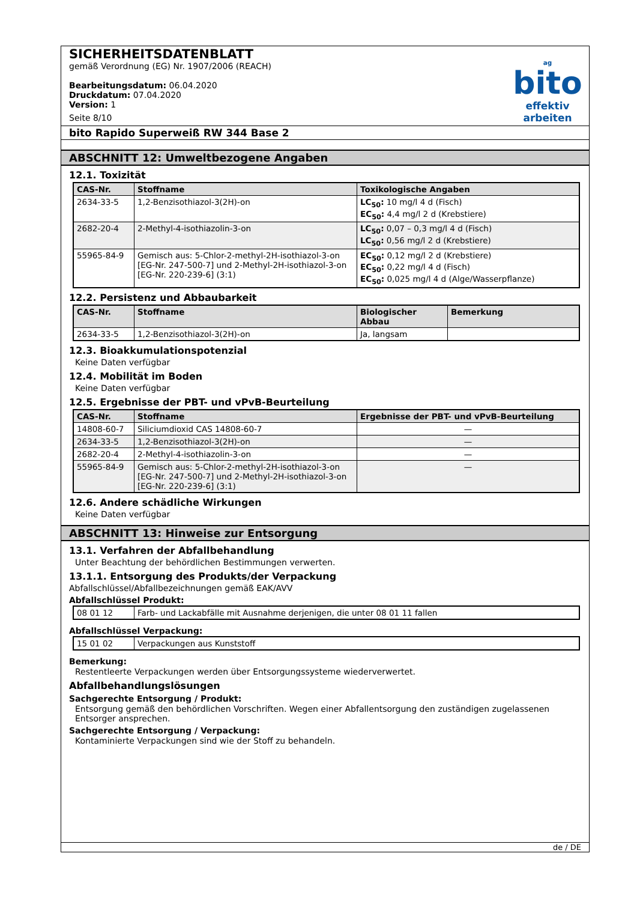SICHERHEITSDATENBLATT
gemäß Verordnung (EG) Nr. 1907/2006 (REACH)
Bearbeitungsdatum: 06.04.2020
Druckdatum: 07.04.2020
Version: 1
Seite 8/10
ag
bito
effektiv arbeiten
bito Rapido Superweiß RW 344 Base 2
ABSCHNITT 12: Umweltbezogene Angaben
12.1. Toxizität
| CAS-Nr. | Stoffname | Toxikologische Angaben |
| --- | --- | --- |
| 2634-33-5 | 1,2-Benzisothiazol-3(2H)-on | LC<sub>50</sub>: 10 mg/l 4 d (Fisch) EC<sub>50</sub>: 4,4 mg/l 2 d (Krebstiere) |
| 2682-20-4 | 2-Methyl-4-isothiazolin-3-on | LC<sub>50</sub>: 0,07 – 0,3 mg/l 4 d (Fisch) LC<sub>50</sub>: 0,56 mg/l 2 d (Krebstiere) |
| 55965-84-9 | Gemisch aus: 5-Chlor-2-methyl-2H-isothiazol-3-on [EG-Nr. 247-500-7] und 2-Methyl-2H-isothiazol-3-on [EG-Nr. 220-239-6] (3:1) | EC<sub>50</sub>: 0,12 mg/l 2 d (Krebstiere) EC<sub>50</sub>: 0,22 mg/l 4 d (Fisch) EC<sub>50</sub>: 0,025 mg/l 4 d (Alge/Wasserpflanze) |
12.2. Persistenz und Abbaubarkeit
| CAS-Nr. | Stoffname | Biologischer Abbau | Bemerkung |
| --- | --- | --- | --- |
| 2634-33-5 | 1,2-Benzisothiazol-3(2H)-on | Ja, langsam | |
12.3. Bioakkumulationspotenzial
Keine Daten verfügbar
12.4. Mobilität im Boden
Keine Daten verfügbar
12.5. Ergebnisse der PBT- und vPvB-Beurteilung
| CAS-Nr. | Stoffname | Ergebnisse der PBT- und vPvB-Beurteilung |
| --- | --- | --- |
| 14808-60-7 | Siliciumdioxid CAS 14808-60-7 | — |
| 2634-33-5 | 1,2-Benzisothiazol-3(2H)-on | — |
| 2682-20-4 | 2-Methyl-4-isothiazolin-3-on | — |
| 55965-84-9 | Gemisch aus: 5-Chlor-2-methyl-2H-isothiazol-3-on [EG-Nr. 247-500-7] und 2-Methyl-2H-isothiazol-3-on [EG-Nr. 220-239-6] (3:1) | — |
12.6. Andere schädliche Wirkungen
Keine Daten verfügbar
ABSCHNITT 13: Hinweise zur Entsorgung
13.1. Verfahren der Abfallbehandlung
Unter Beachtung der behördlichen Bestimmungen verwerten.
13.1.1. Entsorgung des Produkts/der Verpackung
Abfallschlüssel/Abfallbezeichnungen gemäß EAK/AVV
Abfallschlüssel Produkt:
| 08 01 12 | Farb- und Lackabfälle mit Ausnahme derjenigen, die unter 08 01 11 fallen |
Abfallschlüssel Verpackung:
| 15 01 02 | Verpackungen aus Kunststoff |
Bemerkung:
Restentleerte Verpackungen werden über Entsorgungssysteme wiederverwertet.
Abfallbehandlungslösungen
Sachgerechte Entsorgung / Produkt:
Entsorgung gemäß den behördlichen Vorschriften. Wegen einer Abfallentsorgung den zuständigen zugelassenen Entsorger ansprechen.
Sachgerechte Entsorgung / Verpackung:
Kontaminierte Verpackungen sind wie der Stoff zu behandeln.
de / DE